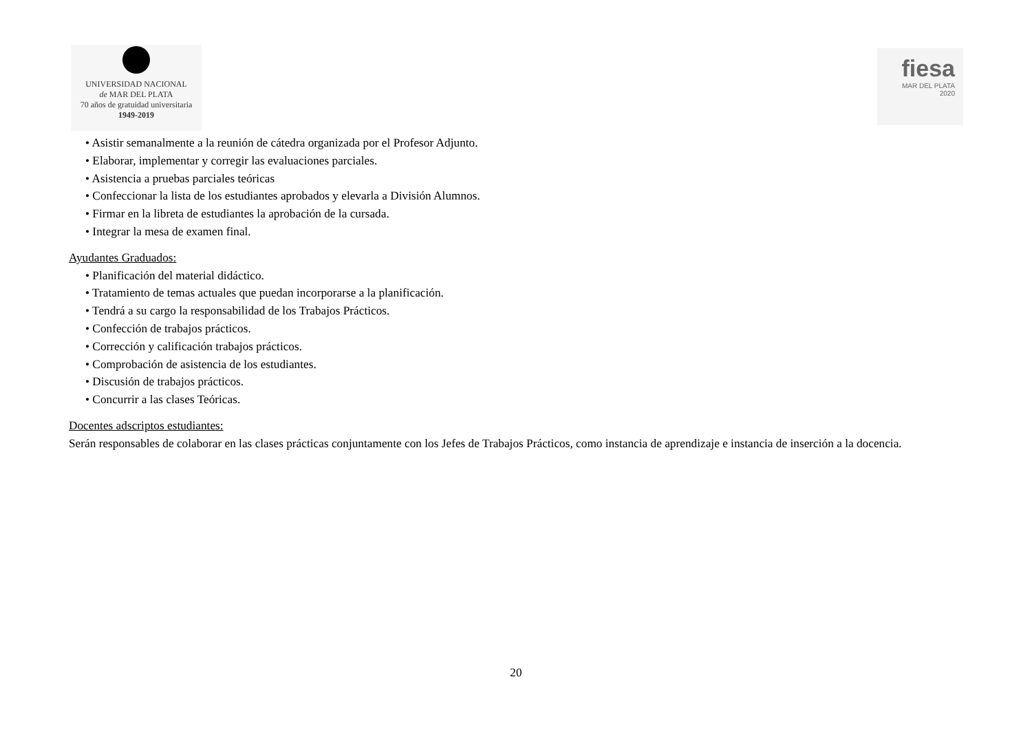UNIVERSIDAD NACIONAL
de MAR DEL PLATA
70 años de gratuidad universitaria
1949-2019
fiesa
MAR DEL PLATA
2020
• Asistir semanalmente a la reunión de cátedra organizada por el Profesor Adjunto.
• Elaborar, implementar y corregir las evaluaciones parciales.
• Asistencia a pruebas parciales teóricas
• Confeccionar la lista de los estudiantes aprobados y elevarla a División Alumnos.
• Firmar en la libreta de estudiantes la aprobación de la cursada.
• Integrar la mesa de examen final.
Ayudantes Graduados:
• Planificación del material didáctico.
• Tratamiento de temas actuales que puedan incorporarse a la planificación.
• Tendrá a su cargo la responsabilidad de los Trabajos Prácticos.
• Confección de trabajos prácticos.
• Corrección y calificación trabajos prácticos.
• Comprobación de asistencia de los estudiantes.
• Discusión de trabajos prácticos.
• Concurrir a las clases Teóricas.
Docentes adscriptos estudiantes:
Serán responsables de colaborar en las clases prácticas conjuntamente con los Jefes de Trabajos Prácticos, como instancia de aprendizaje e instancia de inserción a la docencia.
20